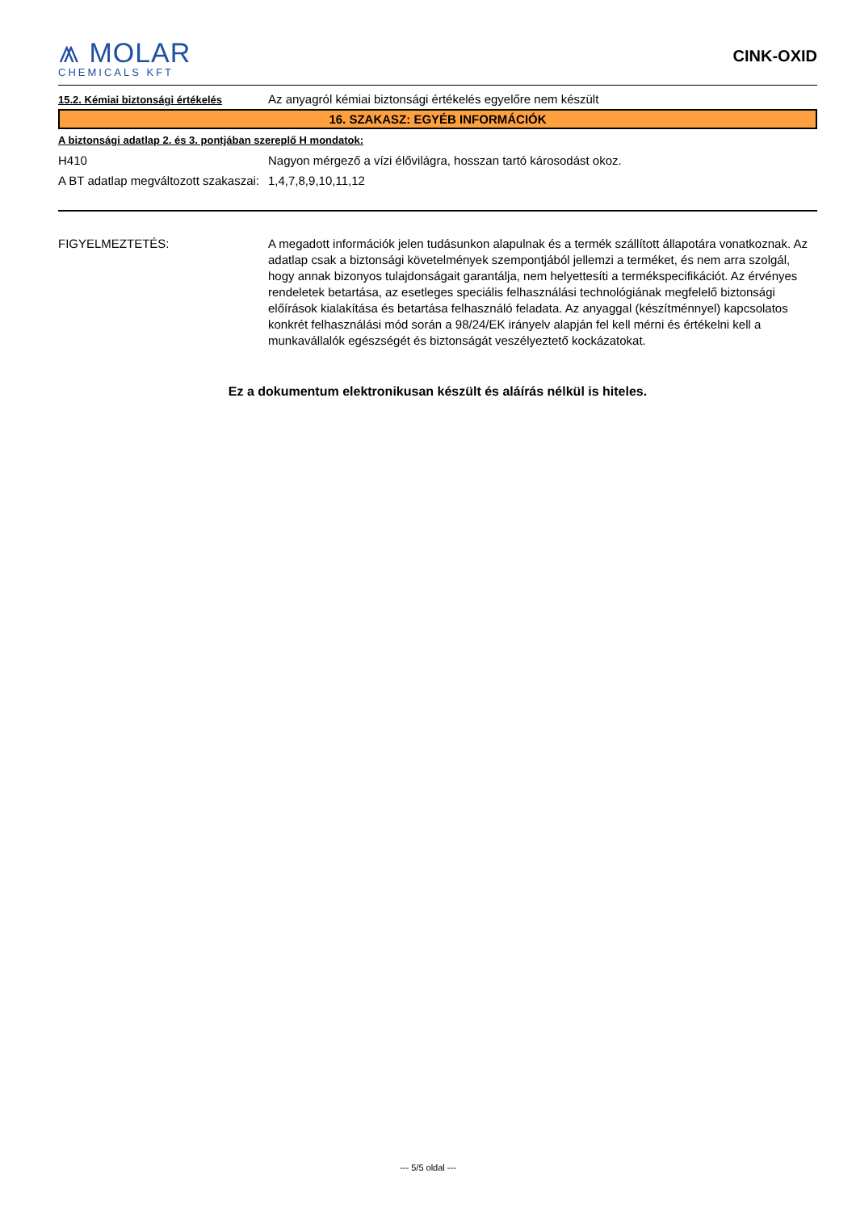⩕ MOLAR
CHEMICALS KFT
CINK-OXID
15.2. Kémiai biztonsági értékelés
Az anyagról kémiai biztonsági értékelés egyelőre nem készült
16. SZAKASZ: EGYÉB INFORMÁCIÓK
A biztonsági adatlap 2. és 3. pontjában szereplő H mondatok:
H410 Nagyon mérgező a vízi élővilágra, hosszan tartó károsodást okoz.
A BT adatlap megváltozott szakaszai:
1,4,7,8,9,10,11,12
FIGYELMEZTETÉS: A megadott információk jelen tudásunkon alapulnak és a termék szállított állapotára vonatkoznak. Az adatlap csak a biztonsági követelmények szempontjából jellemzi a terméket, és nem arra szolgál, hogy annak bizonyos tulajdonságait garantálja, nem helyettesíti a termékspecifikációt. Az érvényes rendeletek betartása, az esetleges speciális felhasználási technológiának megfelelő biztonsági előírások kialakítása és betartása felhasználó feladata. Az anyaggal (készítménnyel) kapcsolatos konkrét felhasználási mód során a 98/24/EK irányelv alapján fel kell mérni és értékelni kell a munkavállalók egészségét és biztonságát veszélyeztető kockázatokat.
Ez a dokumentum elektronikusan készült és aláírás nélkül is hiteles.
--- 5/5 oldal ---